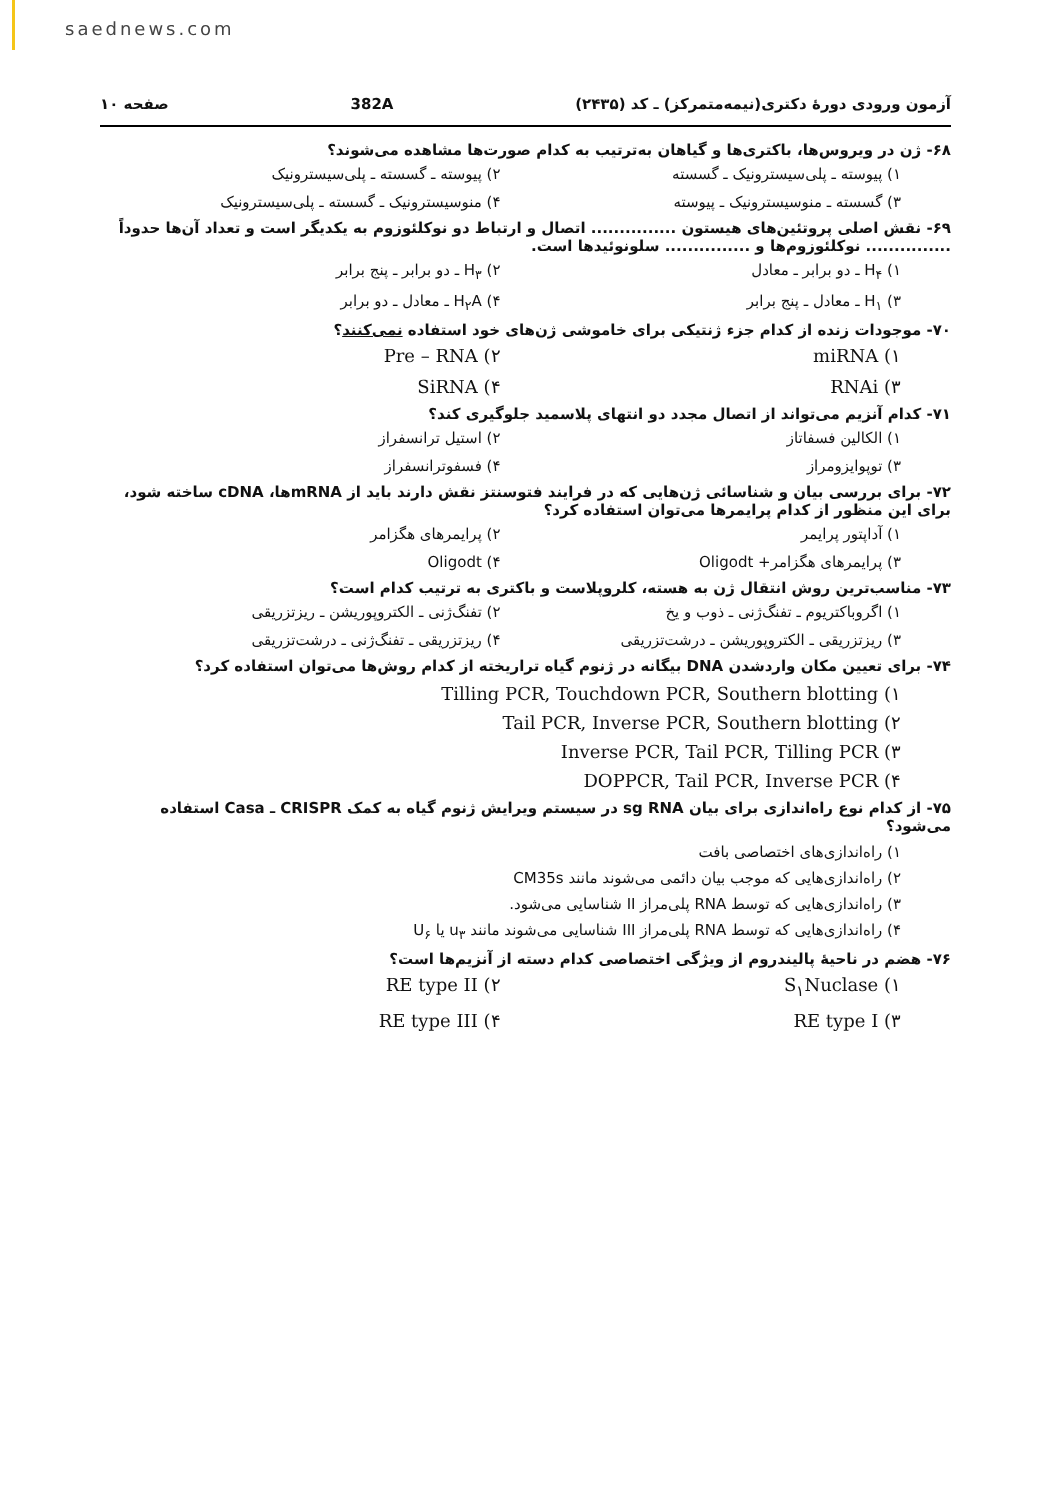saednews.com
آزمون ورودی دورهٔ دکتری(نیمه‌متمرکز) ـ کد (۲۴۳۵) 382A صفحه ۱۰
۶۸- ژن در ویروس‌ها، باکتری‌ها و گیاهان به‌ترتیب به کدام صورت‌ها مشاهده می‌شوند؟
۱) پیوسته ـ پلی‌سیسترونیک ـ گسسته ۲) پیوسته ـ گسسته ـ پلی‌سیسترونیک ۳) گسسته ـ منوسیسترونیک ـ پیوسته ۴) منوسیسترونیک ـ گسسته ـ پلی‌سیسترونیک
۶۹- نقش اصلی پروتئین‌های هیستون ............... اتصال و ارتباط دو نوکلئوزوم به یکدیگر است و تعداد آن‌ها حدوداً ............... نوکلئوزوم‌ها و ............... سلونوئیدها است.
۱) H<sub>۴</sub> ـ دو برابر ـ معادل ۲) H<sub>۳</sub> ـ دو برابر ـ پنج برابر ۳) H<sub>۱</sub> ـ معادل ـ پنج برابر ۴) H<sub>۲</sub>A ـ معادل ـ دو برابر
۷۰- موجودات زنده از کدام جزء ژنتیکی برای خاموشی ژن‌های خود استفاده نمی‌کنند؟
۱) miRNA ۲) Pre – RNA ۳) RNAi ۴) SiRNA
۷۱- کدام آنزیم می‌تواند از اتصال مجدد دو انتهای پلاسمید جلوگیری کند؟
۱) الکالین فسفاتاز ۲) استیل ترانسفراز ۳) توپوایزومراز ۴) فسفوترانسفراز
۷۲- برای بررسی بیان و شناسائی ژن‌هایی که در فرایند فتوسنتز نقش دارند باید از mRNAها، cDNA ساخته شود، برای این منظور از کدام پرایمرها می‌توان استفاده کرد؟
۱) آداپتور پرایمر ۲) پرایمرهای هگزامر ۳) پرایمرهای هگزامر+ Oligodt ۴) Oligodt
۷۳- مناسب‌ترین روش انتقال ژن به هسته، کلروپلاست و باکتری به ترتیب کدام است؟
۱) اگروباکتریوم ـ تفنگ‌ژنی ـ ذوب و یخ ۲) تفنگ‌ژنی ـ الکتروپوریشن ـ ریزتزریقی ۳) ریزتزریقی ـ الکتروپوریشن ـ درشت‌تزریقی ۴) ریزتزریقی ـ تفنگ‌ژنی ـ درشت‌تزریقی
۷۴- برای تعیین مکان واردشدن DNA بیگانه در ژنوم گیاه تراریخته از کدام روش‌ها می‌توان استفاده کرد؟
۱) Tilling PCR, Touchdown PCR, Southern blotting
۲) Tail PCR, Inverse PCR, Southern blotting
۳) Inverse PCR, Tail PCR, Tilling PCR
۴) DOPPCR, Tail PCR, Inverse PCR
۷۵- از کدام نوع راه‌اندازی برای بیان sg RNA در سیستم ویرایش ژنوم گیاه به کمک CRISPR ـ Casa استفاده می‌شود؟
۱) راه‌اندازی‌های اختصاصی بافت
۲) راه‌اندازی‌هایی که موجب بیان دائمی می‌شوند مانند CM35s
۳) راه‌اندازی‌هایی که توسط RNA پلی‌مراز II شناسایی می‌شود.
۴) راه‌اندازی‌هایی که توسط RNA پلی‌مراز III شناسایی می‌شوند مانند u<sub>۳</sub> یا U<sub>۶</sub>
۷۶- هضم در ناحیهٔ پالیندروم از ویژگی اختصاصی کدام دسته از آنزیم‌ها است؟
۱) S<sub>۱</sub>Nuclase ۲) RE type II ۳) RE type I ۴) RE type III